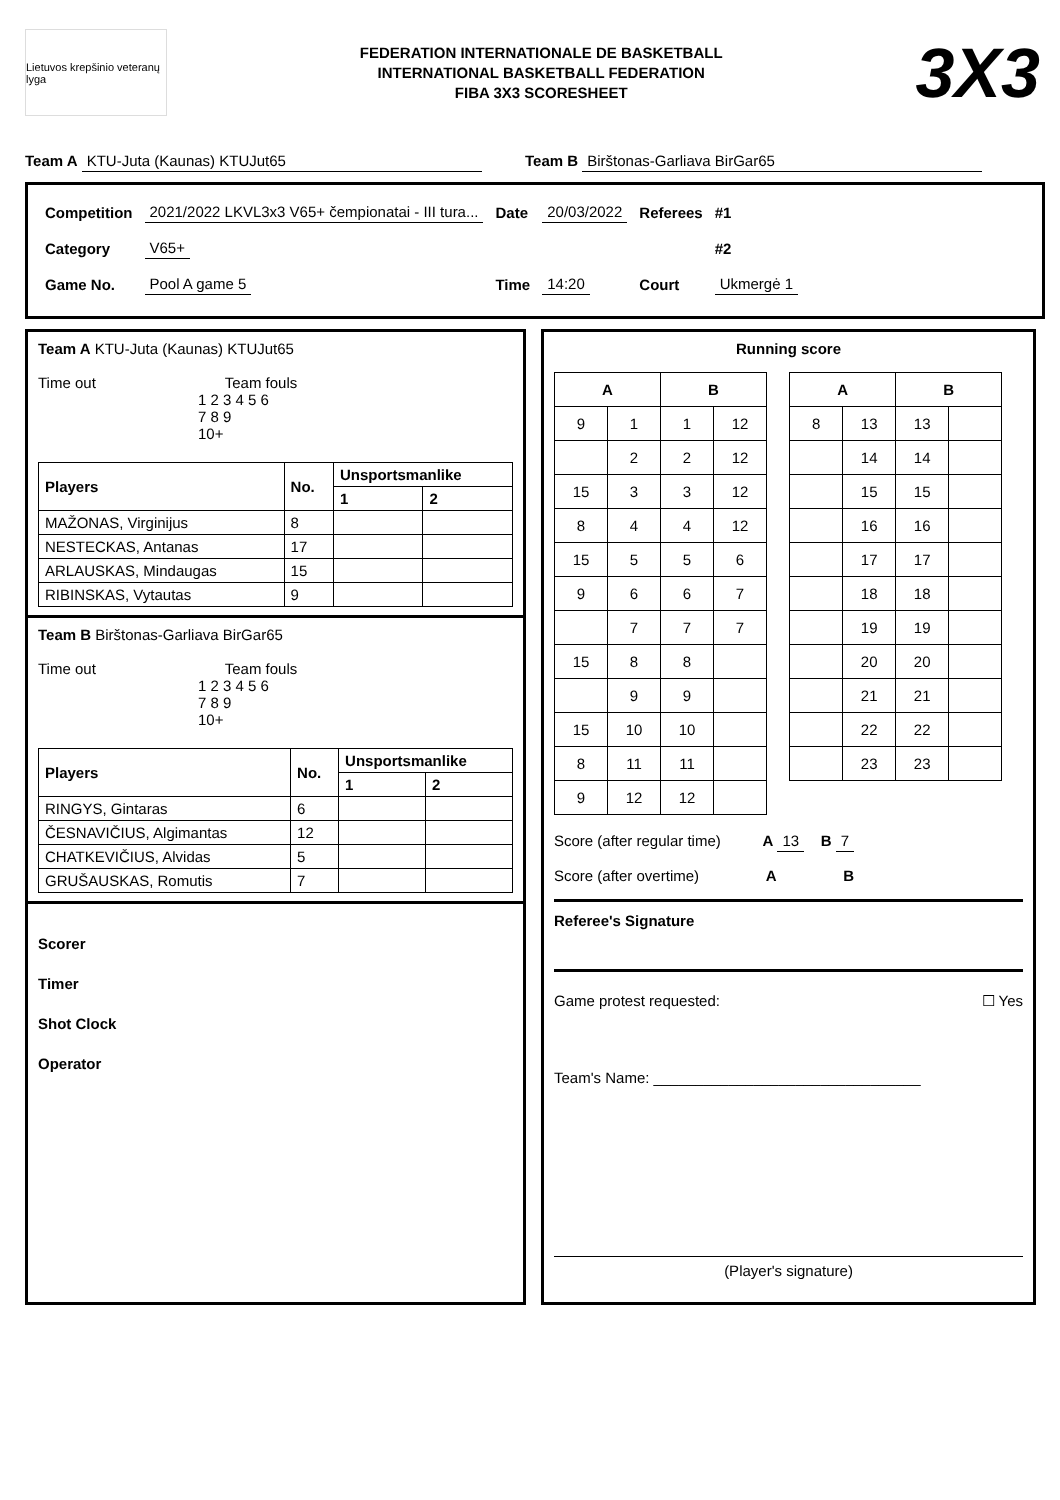Lietuvos krepšinio veteranų lyga
FEDERATION INTERNATIONALE DE BASKETBALL
INTERNATIONAL BASKETBALL FEDERATION
FIBA 3X3 SCORESHEET
3X3
Team A KTU-Juta (Kaunas) KTUJut65 Team B Birštonas-Garliava BirGar65
| Competition | 2021/2022 LKVL3x3 V65+ čempionatai - III tura... | Date | 20/03/2022 | Referees | #1 |
| Category | V65+ | | | | #2 |
| Game No. | Pool A game 5 | Time | 14:20 | Court | Ukmergė 1 |
Team A KTU-Juta (Kaunas) KTUJut65
Time out Team fouls
1 2 3 4 5 6
7 8 9
10+
| Players | No. | Unsportsmanlike | |
| --- | --- | --- | --- |
| | | 1 | 2 |
| MAŽONAS, Virginijus | 8 | | |
| NESTECKAS, Antanas | 17 | | |
| ARLAUSKAS, Mindaugas | 15 | | |
| RIBINSKAS, Vytautas | 9 | | |
Team B Birštonas-Garliava BirGar65
Time out Team fouls
1 2 3 4 5 6
7 8 9
10+
| Players | No. | Unsportsmanlike | |
| --- | --- | --- | --- |
| | | 1 | 2 |
| RINGYS, Gintaras | 6 | | |
| ČESNAVIČIUS, Algimantas | 12 | | |
| CHATKEVIČIUS, Alvidas | 5 | | |
| GRUŠAUSKAS, Romutis | 7 | | |
Scorer
Timer
Shot Clock
Operator
Running score
| A | | B | |
| --- | --- | --- | --- |
| 9 | 1 | 1 | 12 |
| | 2 | 2 | 12 |
| 15 | 3 | 3 | 12 |
| 8 | 4 | 4 | 12 |
| 15 | 5 | 5 | 6 |
| 9 | 6 | 6 | 7 |
| | 7 | 7 | 7 |
| 15 | 8 | 8 | |
| | 9 | 9 | |
| 15 | 10 | 10 | |
| 8 | 11 | 11 | |
| 9 | 12 | 12 | |
| A | | B | |
| --- | --- | --- | --- |
| 8 | 13 | 13 | |
| | 14 | 14 | |
| | 15 | 15 | |
| | 16 | 16 | |
| | 17 | 17 | |
| | 18 | 18 | |
| | 19 | 19 | |
| | 20 | 20 | |
| | 21 | 21 | |
| | 22 | 22 | |
| | 23 | 23 | |
Score (after regular time) A 13 B 7
Score (after overtime) A B
Referee's Signature
Game protest requested: ☐ Yes
Team's Name: ________________________________
(Player's signature)